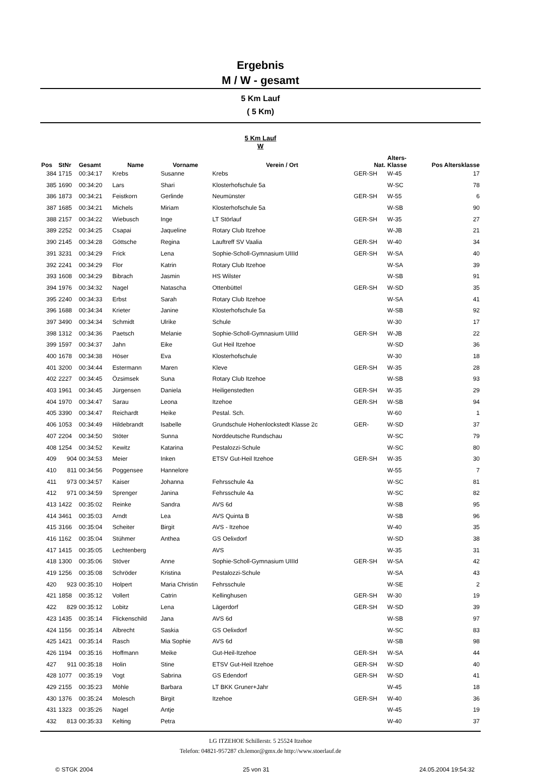Ergebnis
M / W - gesamt
5 Km Lauf
( 5 Km)
5 Km Lauf
W
| Pos | StNr | Gesamt | Name | Vorname | Verein / Ort | Nat. | Alters- Klasse | Pos Altersklasse |
| --- | --- | --- | --- | --- | --- | --- | --- | --- |
| 384 | 1715 | 00:34:17 | Krebs | Susanne | Krebs | GER-SH | W-45 | 17 |
| 385 | 1690 | 00:34:20 | Lars | Shari | Klosterhofschule 5a | | W-SC | 78 |
| 386 | 1873 | 00:34:21 | Feistkorn | Gerlinde | Neumünster | GER-SH | W-55 | 6 |
| 387 | 1685 | 00:34:21 | Michels | Miriam | Klosterhofschule 5a | | W-SB | 90 |
| 388 | 2157 | 00:34:22 | Wiebusch | Inge | LT Störlauf | GER-SH | W-35 | 27 |
| 389 | 2252 | 00:34:25 | Csapai | Jaqueline | Rotary Club Itzehoe | | W-JB | 21 |
| 390 | 2145 | 00:34:28 | Göttsche | Regina | Lauftreff SV Vaalia | GER-SH | W-40 | 34 |
| 391 | 3231 | 00:34:29 | Frick | Lena | Sophie-Scholl-Gymnasium UIIId | GER-SH | W-SA | 40 |
| 392 | 2241 | 00:34:29 | Flor | Katrin | Rotary Club Itzehoe | | W-SA | 39 |
| 393 | 1608 | 00:34:29 | Bibrach | Jasmin | HS Wilster | | W-SB | 91 |
| 394 | 1976 | 00:34:32 | Nagel | Natascha | Ottenbüttel | GER-SH | W-SD | 35 |
| 395 | 2240 | 00:34:33 | Erbst | Sarah | Rotary Club Itzehoe | | W-SA | 41 |
| 396 | 1688 | 00:34:34 | Krieter | Janine | Klosterhofschule 5a | | W-SB | 92 |
| 397 | 3490 | 00:34:34 | Schmidt | Ulrike | Schule | | W-30 | 17 |
| 398 | 1312 | 00:34:36 | Paetsch | Melanie | Sophie-Scholl-Gymnasium UIIId | GER-SH | W-JB | 22 |
| 399 | 1597 | 00:34:37 | Jahn | Eike | Gut Heil Itzehoe | | W-SD | 36 |
| 400 | 1678 | 00:34:38 | Höser | Eva | Klosterhofschule | | W-30 | 18 |
| 401 | 3200 | 00:34:44 | Estermann | Maren | Kleve | GER-SH | W-35 | 28 |
| 402 | 2227 | 00:34:45 | Özsimsek | Suna | Rotary Club Itzehoe | | W-SB | 93 |
| 403 | 1961 | 00:34:45 | Jürgensen | Daniela | Heiligenstedten | GER-SH | W-35 | 29 |
| 404 | 1970 | 00:34:47 | Sarau | Leona | Itzehoe | GER-SH | W-SB | 94 |
| 405 | 3390 | 00:34:47 | Reichardt | Heike | Pestal. Sch. | | W-60 | 1 |
| 406 | 1053 | 00:34:49 | Hildebrandt | Isabelle | Grundschule Hohenlockstedt Klasse 2c | GER- | W-SD | 37 |
| 407 | 2204 | 00:34:50 | Stöter | Sunna | Norddeutsche Rundschau | | W-SC | 79 |
| 408 | 1254 | 00:34:52 | Kewitz | Katarina | Pestalozzi-Schule | | W-SC | 80 |
| 409 | 904 | 00:34:53 | Meier | Inken | ETSV Gut-Heil Itzehoe | GER-SH | W-35 | 30 |
| 410 | 811 | 00:34:56 | Poggensee | Hannelore | | | W-55 | 7 |
| 411 | 973 | 00:34:57 | Kaiser | Johanna | Fehrsschule 4a | | W-SC | 81 |
| 412 | 971 | 00:34:59 | Sprenger | Janina | Fehrsschule 4a | | W-SC | 82 |
| 413 | 1422 | 00:35:02 | Reinke | Sandra | AVS 6d | | W-SB | 95 |
| 414 | 3461 | 00:35:03 | Arndt | Lea | AVS Quinta B | | W-SB | 96 |
| 415 | 3166 | 00:35:04 | Scheiter | Birgit | AVS - Itzehoe | | W-40 | 35 |
| 416 | 1162 | 00:35:04 | Stühmer | Anthea | GS Oelixdorf | | W-SD | 38 |
| 417 | 1415 | 00:35:05 | Lechtenberg | | AVS | | W-35 | 31 |
| 418 | 1300 | 00:35:06 | Stöver | Anne | Sophie-Scholl-Gymnasium UIIId | GER-SH | W-SA | 42 |
| 419 | 1256 | 00:35:08 | Schröder | Kristina | Pestalozzi-Schule | | W-SA | 43 |
| 420 | 923 | 00:35:10 | Holpert | Maria Christin | Fehrsschule | | W-SE | 2 |
| 421 | 1858 | 00:35:12 | Vollert | Catrin | Kellinghusen | GER-SH | W-30 | 19 |
| 422 | 829 | 00:35:12 | Lobitz | Lena | Lägerdorf | GER-SH | W-SD | 39 |
| 423 | 1435 | 00:35:14 | Flickenschild | Jana | AVS 6d | | W-SB | 97 |
| 424 | 1156 | 00:35:14 | Albrecht | Saskia | GS Oelixdorf | | W-SC | 83 |
| 425 | 1421 | 00:35:14 | Rasch | Mia Sophie | AVS 6d | | W-SB | 98 |
| 426 | 1194 | 00:35:16 | Hoffmann | Meike | Gut-Heil-Itzehoe | GER-SH | W-SA | 44 |
| 427 | 911 | 00:35:18 | Holin | Stine | ETSV Gut-Heil Itzehoe | GER-SH | W-SD | 40 |
| 428 | 1077 | 00:35:19 | Vogt | Sabrina | GS Edendorf | GER-SH | W-SD | 41 |
| 429 | 2155 | 00:35:23 | Möhle | Barbara | LT BKK Gruner+Jahr | | W-45 | 18 |
| 430 | 1376 | 00:35:24 | Molesch | Birgit | Itzehoe | GER-SH | W-40 | 36 |
| 431 | 1323 | 00:35:26 | Nagel | Antje | | | W-45 | 19 |
| 432 | 813 | 00:35:33 | Kelting | Petra | | | W-40 | 37 |
LG ITZEHOE Schillerstr. 5 25524 Itzehoe
Telefon: 04821-957287 ch.lemor@gmx.de http://www.stoerlauf.de
© STGK 2004 25 von 31 24.05.2004 19:54:32